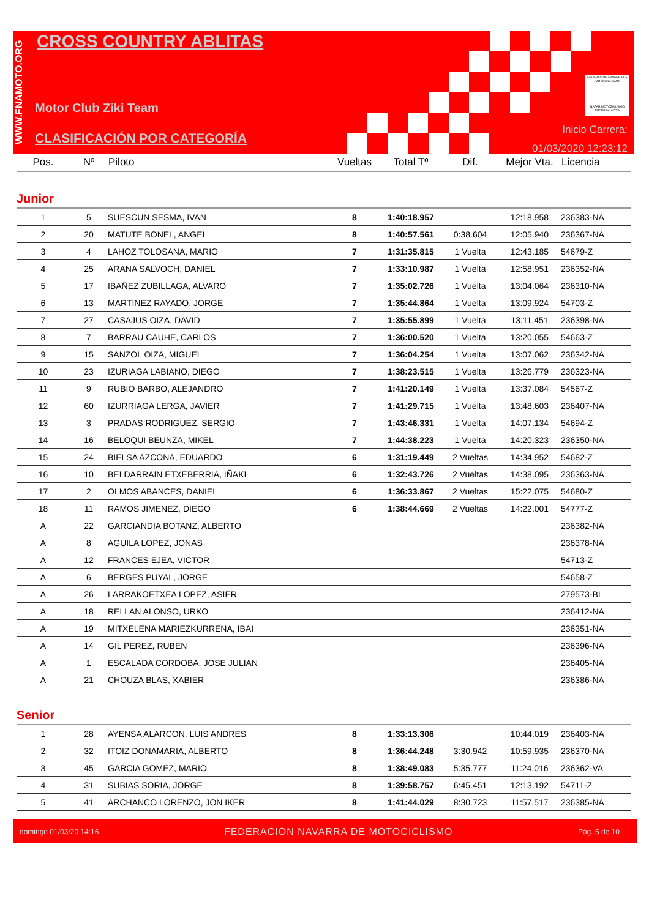WWW.FNAMOTO.ORG
CROSS COUNTRY ABLITAS
Motor Club Ziki Team
CLASIFICACIÓN POR CATEGORÍA
FEDERACIÓN NAVARRA DE MOTOCICLISMO
NAFAR MOTOZIKLISMO FEDERAKUNTZA
Inicio Carrera:
01/03/2020 12:23:12
| Pos. | Nº | Piloto | Vueltas | Total Tº | Dif. | Mejor Vta. | Licencia |
| --- | --- | --- | --- | --- | --- | --- | --- |
| Junior | | | | | | | |
| 1 | 5 | SUESCUN SESMA, IVAN | 8 | 1:40:18.957 | | 12:18.958 | 236383-NA |
| 2 | 20 | MATUTE BONEL, ANGEL | 8 | 1:40:57.561 | 0:38.604 | 12:05.940 | 236367-NA |
| 3 | 4 | LAHOZ TOLOSANA, MARIO | 7 | 1:31:35.815 | 1 Vuelta | 12:43.185 | 54679-Z |
| 4 | 25 | ARANA SALVOCH, DANIEL | 7 | 1:33:10.987 | 1 Vuelta | 12:58.951 | 236352-NA |
| 5 | 17 | IBAÑEZ ZUBILLAGA, ALVARO | 7 | 1:35:02.726 | 1 Vuelta | 13:04.064 | 236310-NA |
| 6 | 13 | MARTINEZ RAYADO, JORGE | 7 | 1:35:44.864 | 1 Vuelta | 13:09.924 | 54703-Z |
| 7 | 27 | CASAJUS OIZA, DAVID | 7 | 1:35:55.899 | 1 Vuelta | 13:11.451 | 236398-NA |
| 8 | 7 | BARRAU CAUHE, CARLOS | 7 | 1:36:00.520 | 1 Vuelta | 13:20.055 | 54663-Z |
| 9 | 15 | SANZOL OIZA, MIGUEL | 7 | 1:36:04.254 | 1 Vuelta | 13:07.062 | 236342-NA |
| 10 | 23 | IZURIAGA LABIANO, DIEGO | 7 | 1:38:23.515 | 1 Vuelta | 13:26.779 | 236323-NA |
| 11 | 9 | RUBIO BARBO, ALEJANDRO | 7 | 1:41:20.149 | 1 Vuelta | 13:37.084 | 54567-Z |
| 12 | 60 | IZURRIAGA LERGA, JAVIER | 7 | 1:41:29.715 | 1 Vuelta | 13:48.603 | 236407-NA |
| 13 | 3 | PRADAS RODRIGUEZ, SERGIO | 7 | 1:43:46.331 | 1 Vuelta | 14:07.134 | 54694-Z |
| 14 | 16 | BELOQUI BEUNZA, MIKEL | 7 | 1:44:38.223 | 1 Vuelta | 14:20.323 | 236350-NA |
| 15 | 24 | BIELSA AZCONA, EDUARDO | 6 | 1:31:19.449 | 2 Vueltas | 14:34.952 | 54682-Z |
| 16 | 10 | BELDARRAIN ETXEBERRIA, IÑAKI | 6 | 1:32:43.726 | 2 Vueltas | 14:38.095 | 236363-NA |
| 17 | 2 | OLMOS ABANCES, DANIEL | 6 | 1:36:33.867 | 2 Vueltas | 15:22.075 | 54680-Z |
| 18 | 11 | RAMOS JIMENEZ, DIEGO | 6 | 1:38:44.669 | 2 Vueltas | 14:22.001 | 54777-Z |
| A | 22 | GARCIANDIA BOTANZ, ALBERTO | | | | | 236382-NA |
| A | 8 | AGUILA LOPEZ, JONAS | | | | | 236378-NA |
| A | 12 | FRANCES EJEA, VICTOR | | | | | 54713-Z |
| A | 6 | BERGES PUYAL, JORGE | | | | | 54658-Z |
| A | 26 | LARRAKOETXEA LOPEZ, ASIER | | | | | 279573-BI |
| A | 18 | RELLAN ALONSO, URKO | | | | | 236412-NA |
| A | 19 | MITXELENA MARIEZKURRENA, IBAI | | | | | 236351-NA |
| A | 14 | GIL PEREZ, RUBEN | | | | | 236396-NA |
| A | 1 | ESCALADA CORDOBA, JOSE JULIAN | | | | | 236405-NA |
| A | 21 | CHOUZA BLAS, XABIER | | | | | 236386-NA |
| Senior | | | | | | | |
| 1 | 28 | AYENSA ALARCON, LUIS ANDRES | 8 | 1:33:13.306 | | 10:44.019 | 236403-NA |
| 2 | 32 | ITOIZ DONAMARIA, ALBERTO | 8 | 1:36:44.248 | 3:30.942 | 10:59.935 | 236370-NA |
| 3 | 45 | GARCIA GOMEZ, MARIO | 8 | 1:38:49.083 | 5:35.777 | 11:24.016 | 236362-VA |
| 4 | 31 | SUBIAS SORIA, JORGE | 8 | 1:39:58.757 | 6:45.451 | 12:13.192 | 54711-Z |
| 5 | 41 | ARCHANCO LORENZO, JON IKER | 8 | 1:41:44.029 | 8:30.723 | 11:57.517 | 236385-NA |
domingo 01/03/20 14:16 FEDERACION NAVARRA DE MOTOCICLISMO Pág. 5 de 10